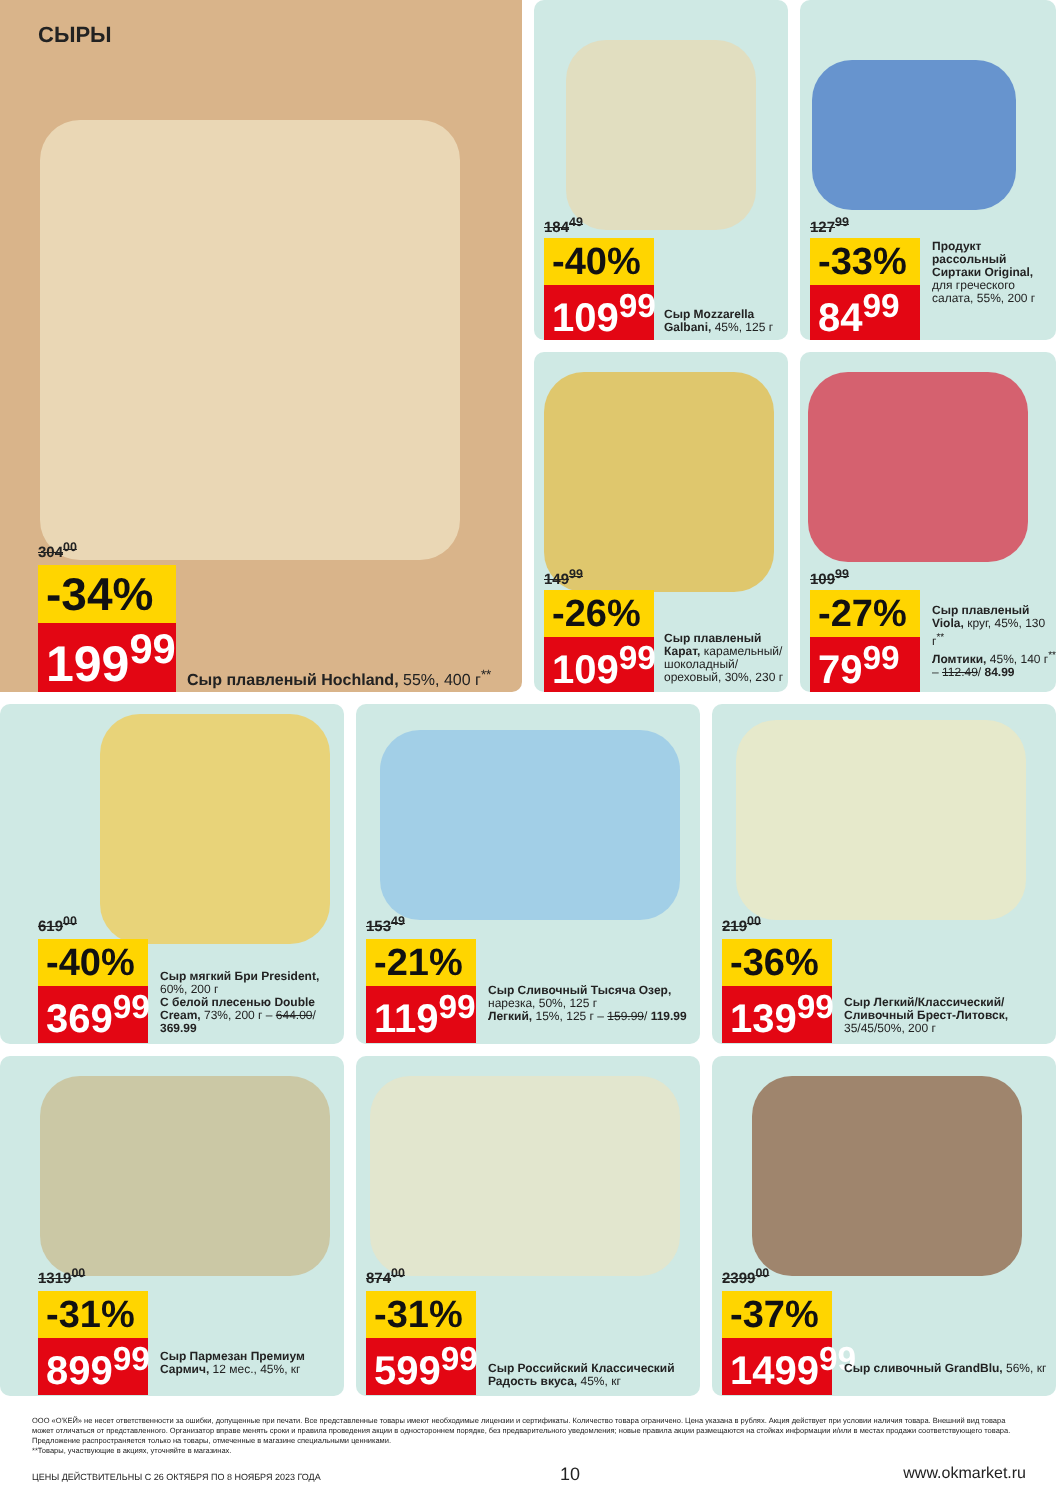СЫРЫ
304<sup>00</sup>
-34%
199<sup>99</sup>
Сыр плавленый Hochland, 55%, 400 г<sup>**</sup>
184<sup>49</sup>
-40%
109<sup>99</sup>
Сыр Mozzarella Galbani, 45%, 125 г
127<sup>99</sup>
-33%
84<sup>99</sup>
Продукт рассольный Сиртаки Original, для греческого салата, 55%, 200 г
149<sup>99</sup>
-26%
109<sup>99</sup>
Сыр плавленый Карат, карамельный/ шоколадный/ ореховый, 30%, 230 г
109<sup>99</sup>
-27%
79<sup>99</sup>
Сыр плавленый Viola, круг, 45%, 130 г<sup>**</sup>
Ломтики, 45%, 140 г<sup>**</sup> – 112.49/ 84.99
619<sup>00</sup>
-40%
369<sup>99</sup>
Сыр мягкий Бри President, 60%, 200 г
С белой плесенью Double Cream, 73%, 200 г – 644.00/ 369.99
153<sup>49</sup>
-21%
119<sup>99</sup>
Сыр Сливочный Тысяча Озер, нарезка, 50%, 125 г
Легкий, 15%, 125 г – 159.99/ 119.99
219<sup>00</sup>
-36%
139<sup>99</sup>
Сыр Легкий/Классический/ Сливочный Брест-Литовск, 35/45/50%, 200 г
1319<sup>00</sup>
-31%
899<sup>99</sup>
Сыр Пармезан Премиум Сармич, 12 мес., 45%, кг
874<sup>00</sup>
-31%
599<sup>99</sup>
Сыр Российский Классический Радость вкуса, 45%, кг
2399<sup>00</sup>
-37%
1499<sup>99</sup>
Сыр сливочный GrandBlu, 56%, кг
ООО «О'КЕЙ» не несет ответственности за ошибки, допущенные при печати. Все представленные товары имеют необходимые лицензии и сертификаты. Количество товара ограничено. Цена указана в рублях. Акция действует при условии наличия товара. Внешний вид товара может отличаться от представленного. Организатор вправе менять сроки и правила проведения акции в одностороннем порядке, без предварительного уведомления; новые правила акции размещаются на стойках информации и/или в местах продажи соответствующего товара. Предложение распространяется только на товары, отмеченные в магазине специальными ценниками.
**Товары, участвующие в акциях, уточняйте в магазинах.
ЦЕНЫ ДЕЙСТВИТЕЛЬНЫ С 26 ОКТЯБРЯ ПО 8 НОЯБРЯ 2023 ГОДА
10 www.okmarket.ru